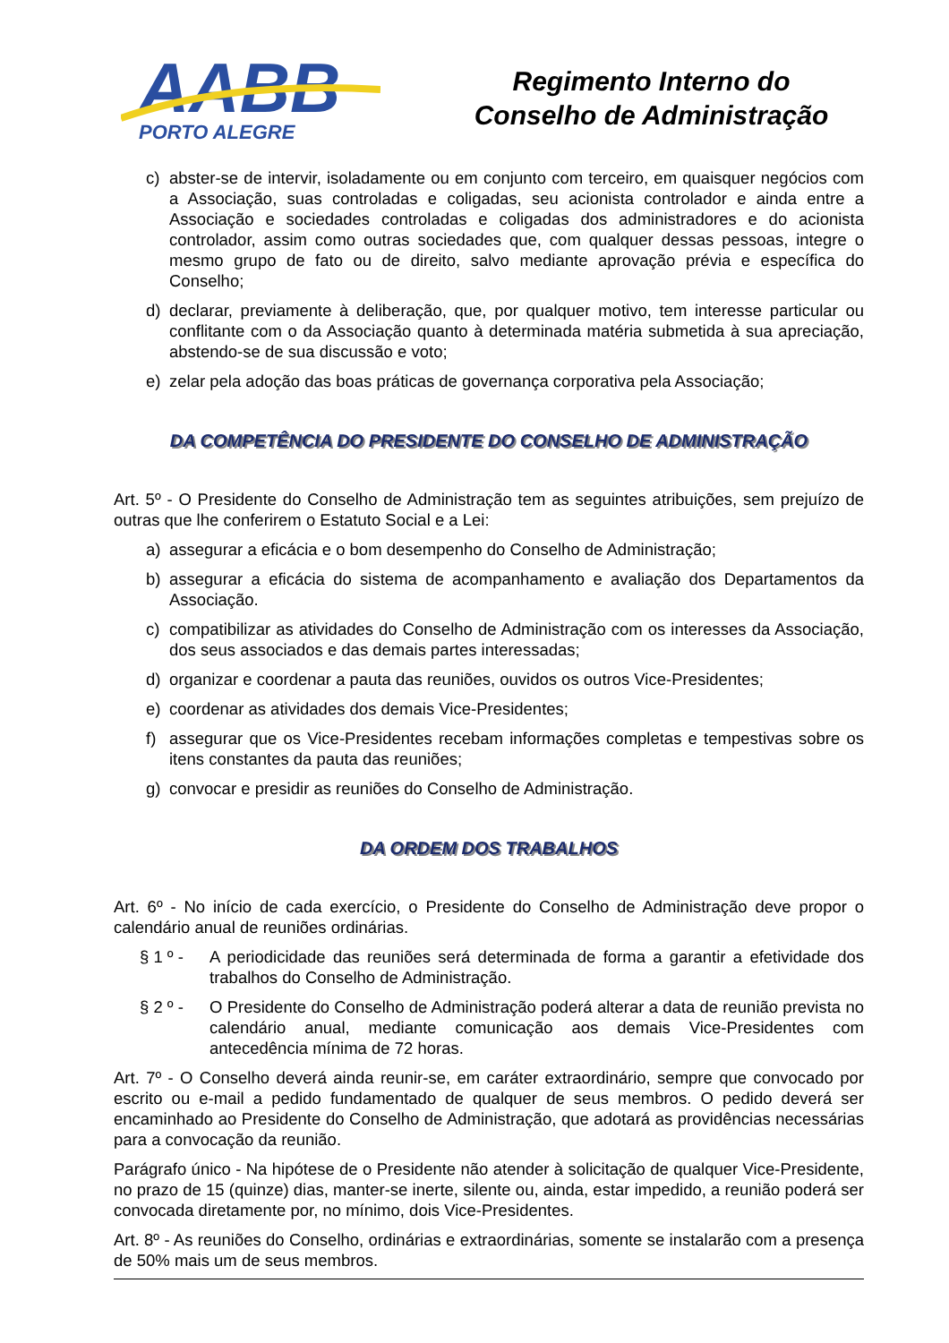AABB
PORTO ALEGRE
Regimento Interno do
Conselho de Administração
c) abster-se de intervir, isoladamente ou em conjunto com terceiro, em quaisquer negócios com a Associação, suas controladas e coligadas, seu acionista controlador e ainda entre a Associação e sociedades controladas e coligadas dos administradores e do acionista controlador, assim como outras sociedades que, com qualquer dessas pessoas, integre o mesmo grupo de fato ou de direito, salvo mediante aprovação prévia e específica do Conselho;
d) declarar, previamente à deliberação, que, por qualquer motivo, tem interesse particular ou conflitante com o da Associação quanto à determinada matéria submetida à sua apreciação, abstendo-se de sua discussão e voto;
e) zelar pela adoção das boas práticas de governança corporativa pela Associação;
DA COMPETÊNCIA DO PRESIDENTE DO CONSELHO DE ADMINISTRAÇÃO
Art. 5º - O Presidente do Conselho de Administração tem as seguintes atribuições, sem prejuízo de outras que lhe conferirem o Estatuto Social e a Lei:
a) assegurar a eficácia e o bom desempenho do Conselho de Administração;
b) assegurar a eficácia do sistema de acompanhamento e avaliação dos Departamentos da Associação.
c) compatibilizar as atividades do Conselho de Administração com os interesses da Associação, dos seus associados e das demais partes interessadas;
d) organizar e coordenar a pauta das reuniões, ouvidos os outros Vice-Presidentes;
e) coordenar as atividades dos demais Vice-Presidentes;
f) assegurar que os Vice-Presidentes recebam informações completas e tempestivas sobre os itens constantes da pauta das reuniões;
g) convocar e presidir as reuniões do Conselho de Administração.
DA ORDEM DOS TRABALHOS
Art. 6º - No início de cada exercício, o Presidente do Conselho de Administração deve propor o calendário anual de reuniões ordinárias.
§ 1 º - A periodicidade das reuniões será determinada de forma a garantir a efetividade dos trabalhos do Conselho de Administração.
§ 2 º - O Presidente do Conselho de Administração poderá alterar a data de reunião prevista no calendário anual, mediante comunicação aos demais Vice-Presidentes com antecedência mínima de 72 horas.
Art. 7º - O Conselho deverá ainda reunir-se, em caráter extraordinário, sempre que convocado por escrito ou e-mail a pedido fundamentado de qualquer de seus membros. O pedido deverá ser encaminhado ao Presidente do Conselho de Administração, que adotará as providências necessárias para a convocação da reunião.
Parágrafo único - Na hipótese de o Presidente não atender à solicitação de qualquer Vice-Presidente, no prazo de 15 (quinze) dias, manter-se inerte, silente ou, ainda, estar impedido, a reunião poderá ser convocada diretamente por, no mínimo, dois Vice-Presidentes.
Art. 8º - As reuniões do Conselho, ordinárias e extraordinárias, somente se instalarão com a presença de 50% mais um de seus membros.